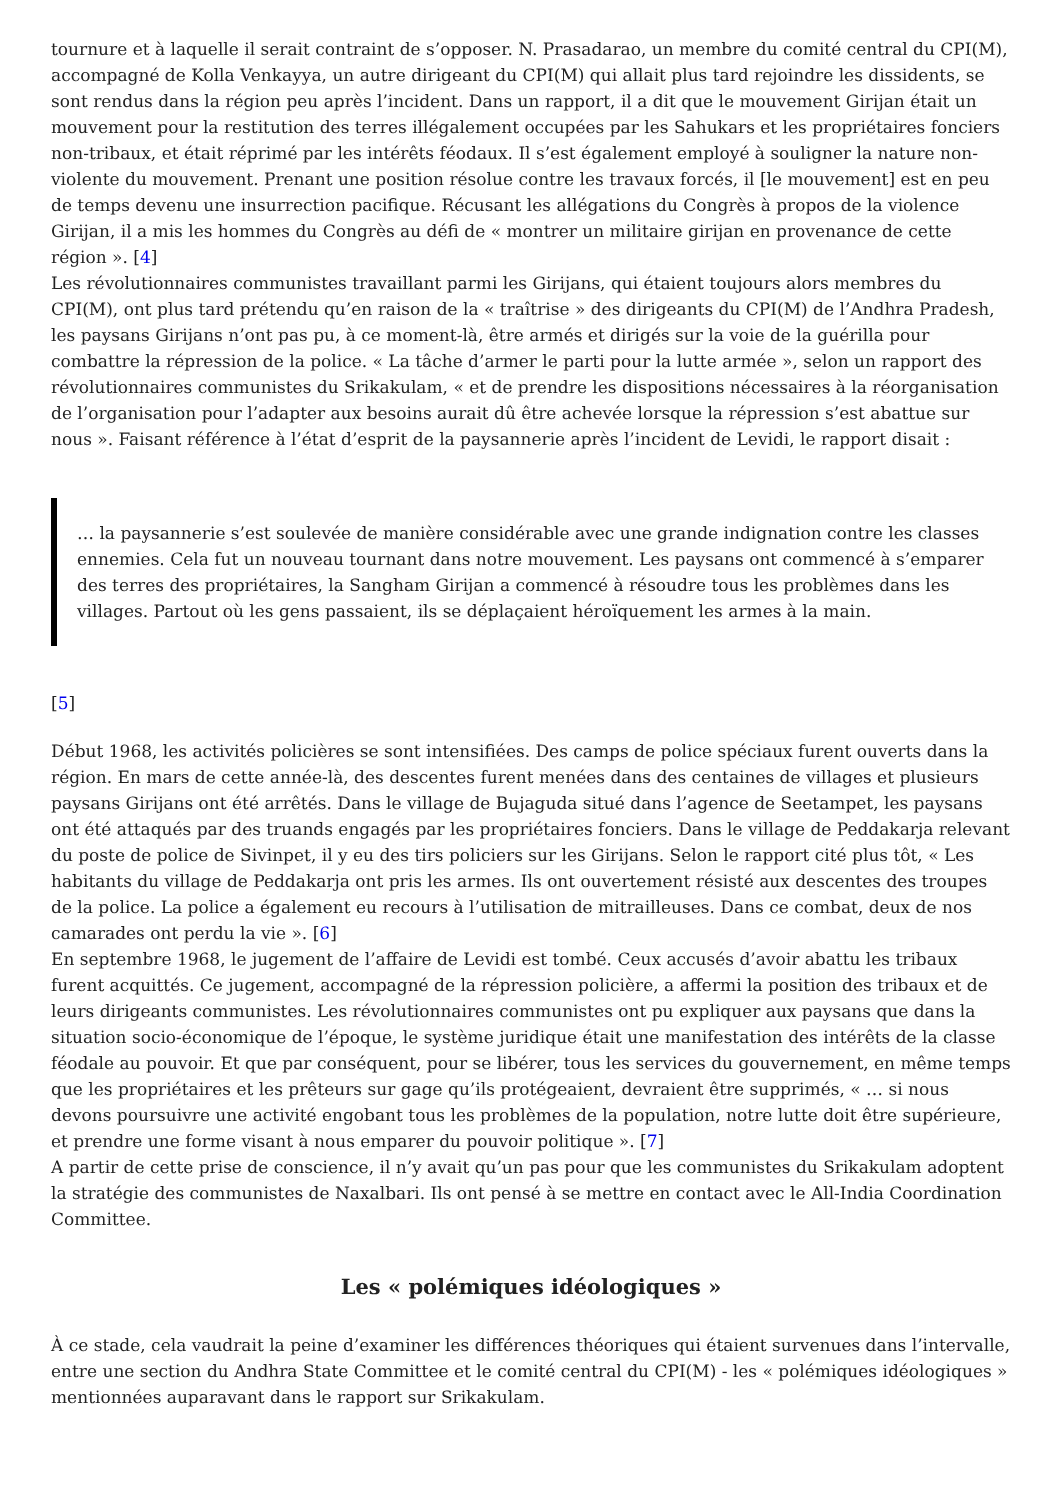tournure et à laquelle il serait contraint de s’opposer. N. Prasadarao, un membre du comité central du CPI(M), accompagné de Kolla Venkayya, un autre dirigeant du CPI(M) qui allait plus tard rejoindre les dissidents, se sont rendus dans la région peu après l’incident. Dans un rapport, il a dit que le mouvement Girijan était un mouvement pour la restitution des terres illégalement occupées par les Sahukars et les propriétaires fonciers non-tribaux, et était réprimé par les intérêts féodaux. Il s’est également employé à souligner la nature non-violente du mouvement. Prenant une position résolue contre les travaux forcés, il [le mouvement] est en peu de temps devenu une insurrection pacifique. Récusant les allégations du Congrès à propos de la violence Girijan, il a mis les hommes du Congrès au défi de « montrer un militaire girijan en provenance de cette région ». [4]
Les révolutionnaires communistes travaillant parmi les Girijans, qui étaient toujours alors membres du CPI(M), ont plus tard prétendu qu’en raison de la « traîtrise » des dirigeants du CPI(M) de l’Andhra Pradesh, les paysans Girijans n’ont pas pu, à ce moment-là, être armés et dirigés sur la voie de la guérilla pour combattre la répression de la police. « La tâche d’armer le parti pour la lutte armée », selon un rapport des révolutionnaires communistes du Srikakulam, « et de prendre les dispositions nécessaires à la réorganisation de l’organisation pour l’adapter aux besoins aurait dû être achevée lorsque la répression s’est abattue sur nous ». Faisant référence à l’état d’esprit de la paysannerie après l’incident de Levidi, le rapport disait :
… la paysannerie s’est soulevée de manière considérable avec une grande indignation contre les classes ennemies. Cela fut un nouveau tournant dans notre mouvement. Les paysans ont commencé à s’emparer des terres des propriétaires, la Sangham Girijan a commencé à résoudre tous les problèmes dans les villages. Partout où les gens passaient, ils se déplaçaient héroïquement les armes à la main.
[5]
Début 1968, les activités policières se sont intensifiées. Des camps de police spéciaux furent ouverts dans la région. En mars de cette année-là, des descentes furent menées dans des centaines de villages et plusieurs paysans Girijans ont été arrêtés. Dans le village de Bujaguda situé dans l’agence de Seetampet, les paysans ont été attaqués par des truands engagés par les propriétaires fonciers. Dans le village de Peddakarja relevant du poste de police de Sivinpet, il y eu des tirs policiers sur les Girijans. Selon le rapport cité plus tôt, « Les habitants du village de Peddakarja ont pris les armes. Ils ont ouvertement résisté aux descentes des troupes de la police. La police a également eu recours à l’utilisation de mitrailleuses. Dans ce combat, deux de nos camarades ont perdu la vie ». [6]
En septembre 1968, le jugement de l’affaire de Levidi est tombé. Ceux accusés d’avoir abattu les tribaux furent acquittés. Ce jugement, accompagné de la répression policière, a affermi la position des tribaux et de leurs dirigeants communistes. Les révolutionnaires communistes ont pu expliquer aux paysans que dans la situation socio-économique de l’époque, le système juridique était une manifestation des intérêts de la classe féodale au pouvoir. Et que par conséquent, pour se libérer, tous les services du gouvernement, en même temps que les propriétaires et les prêteurs sur gage qu’ils protégeaient, devraient être supprimés, « … si nous devons poursuivre une activité engobant tous les problèmes de la population, notre lutte doit être supérieure, et prendre une forme visant à nous emparer du pouvoir politique ». [7]
A partir de cette prise de conscience, il n’y avait qu’un pas pour que les communistes du Srikakulam adoptent la stratégie des communistes de Naxalbari. Ils ont pensé à se mettre en contact avec le All-India Coordination Committee.
Les « polémiques idéologiques »
À ce stade, cela vaudrait la peine d’examiner les différences théoriques qui étaient survenues dans l’intervalle, entre une section du Andhra State Committee et le comité central du CPI(M) - les « polémiques idéologiques » mentionnées auparavant dans le rapport sur Srikakulam.